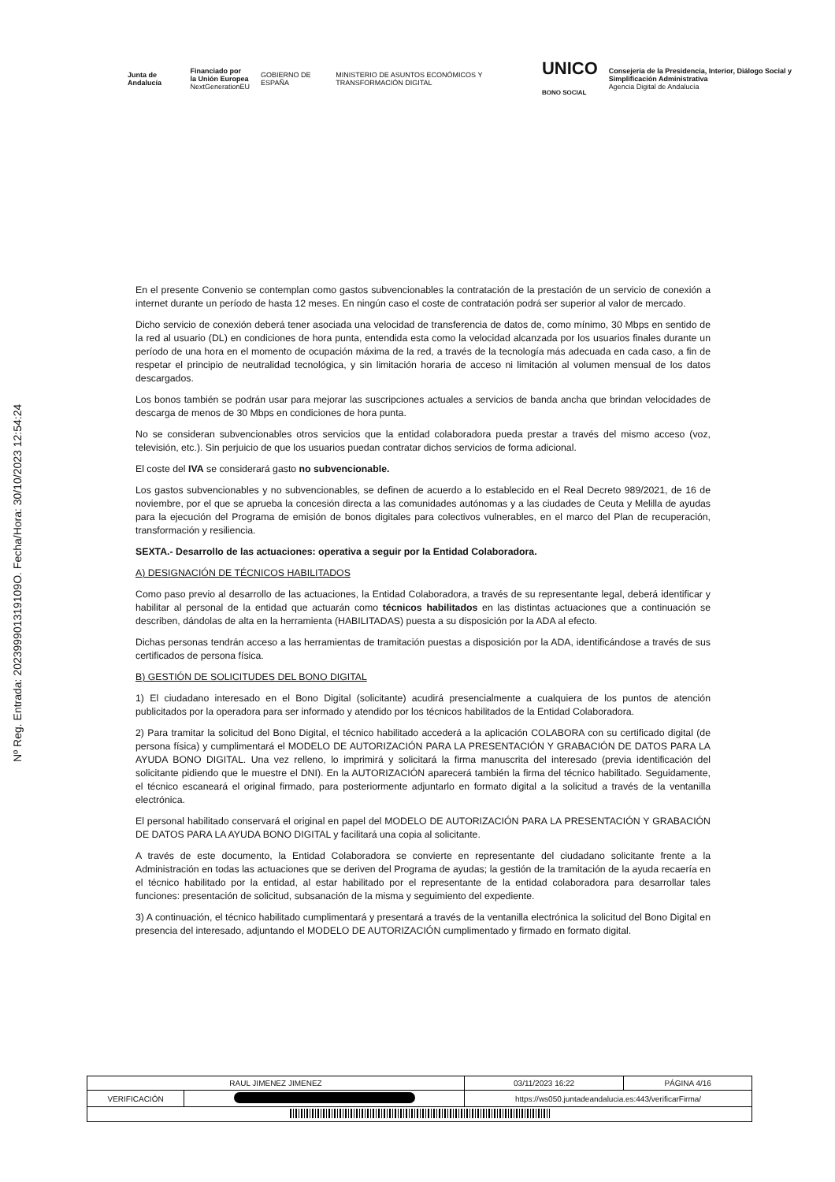Junta de Andalucía
Financiado por
la Unión Europea
NextGenerationEU
GOBIERNO DE ESPAÑA
MINISTERIO DE ASUNTOS ECONÓMICOS Y TRANSFORMACIÓN DIGITAL
UNICO
BONO SOCIAL
Consejería de la Presidencia, Interior, Diálogo Social y Simplificación Administrativa
Agencia Digital de Andalucía
Nº Reg. Entrada: 202399901319109O. Fecha/Hora: 30/10/2023 12:54:24
En el presente Convenio se contemplan como gastos subvencionables la contratación de la prestación de un servicio de conexión a internet durante un período de hasta 12 meses. En ningún caso el coste de contratación podrá ser superior al valor de mercado.
Dicho servicio de conexión deberá tener asociada una velocidad de transferencia de datos de, como mínimo, 30 Mbps en sentido de la red al usuario (DL) en condiciones de hora punta, entendida esta como la velocidad alcanzada por los usuarios finales durante un período de una hora en el momento de ocupación máxima de la red, a través de la tecnología más adecuada en cada caso, a fin de respetar el principio de neutralidad tecnológica, y sin limitación horaria de acceso ni limitación al volumen mensual de los datos descargados.
Los bonos también se podrán usar para mejorar las suscripciones actuales a servicios de banda ancha que brindan velocidades de descarga de menos de 30 Mbps en condiciones de hora punta.
No se consideran subvencionables otros servicios que la entidad colaboradora pueda prestar a través del mismo acceso (voz, televisión, etc.). Sin perjuicio de que los usuarios puedan contratar dichos servicios de forma adicional.
El coste del IVA se considerará gasto no subvencionable.
Los gastos subvencionables y no subvencionables, se definen de acuerdo a lo establecido en el Real Decreto 989/2021, de 16 de noviembre, por el que se aprueba la concesión directa a las comunidades autónomas y a las ciudades de Ceuta y Melilla de ayudas para la ejecución del Programa de emisión de bonos digitales para colectivos vulnerables, en el marco del Plan de recuperación, transformación y resiliencia.
SEXTA.- Desarrollo de las actuaciones: operativa a seguir por la Entidad Colaboradora.
A) DESIGNACIÓN DE TÉCNICOS HABILITADOS
Como paso previo al desarrollo de las actuaciones, la Entidad Colaboradora, a través de su representante legal, deberá identificar y habilitar al personal de la entidad que actuarán como técnicos habilitados en las distintas actuaciones que a continuación se describen, dándolas de alta en la herramienta (HABILITADAS) puesta a su disposición por la ADA al efecto.
Dichas personas tendrán acceso a las herramientas de tramitación puestas a disposición por la ADA, identificándose a través de sus certificados de persona física.
B) GESTIÓN DE SOLICITUDES DEL BONO DIGITAL
1) El ciudadano interesado en el Bono Digital (solicitante) acudirá presencialmente a cualquiera de los puntos de atención publicitados por la operadora para ser informado y atendido por los técnicos habilitados de la Entidad Colaboradora.
2) Para tramitar la solicitud del Bono Digital, el técnico habilitado accederá a la aplicación COLABORA con su certificado digital (de persona física) y cumplimentará el MODELO DE AUTORIZACIÓN PARA LA PRESENTACIÓN Y GRABACIÓN DE DATOS PARA LA AYUDA BONO DIGITAL. Una vez relleno, lo imprimirá y solicitará la firma manuscrita del interesado (previa identificación del solicitante pidiendo que le muestre el DNI). En la AUTORIZACIÓN aparecerá también la firma del técnico habilitado. Seguidamente, el técnico escaneará el original firmado, para posteriormente adjuntarlo en formato digital a la solicitud a través de la ventanilla electrónica.
El personal habilitado conservará el original en papel del MODELO DE AUTORIZACIÓN PARA LA PRESENTACIÓN Y GRABACIÓN DE DATOS PARA LA AYUDA BONO DIGITAL y facilitará una copia al solicitante.
A través de este documento, la Entidad Colaboradora se convierte en representante del ciudadano solicitante frente a la Administración en todas las actuaciones que se deriven del Programa de ayudas; la gestión de la tramitación de la ayuda recaería en el técnico habilitado por la entidad, al estar habilitado por el representante de la entidad colaboradora para desarrollar tales funciones: presentación de solicitud, subsanación de la misma y seguimiento del expediente.
3) A continuación, el técnico habilitado cumplimentará y presentará a través de la ventanilla electrónica la solicitud del Bono Digital en presencia del interesado, adjuntando el MODELO DE AUTORIZACIÓN cumplimentado y firmado en formato digital.
| RAUL JIMENEZ JIMENEZ | | | 03/11/2023 16:22 | PÁGINA 4/16 |
| VERIFICACIÓN | | https://ws050.juntadeandalucia.es:443/verificarFirma/ | | |